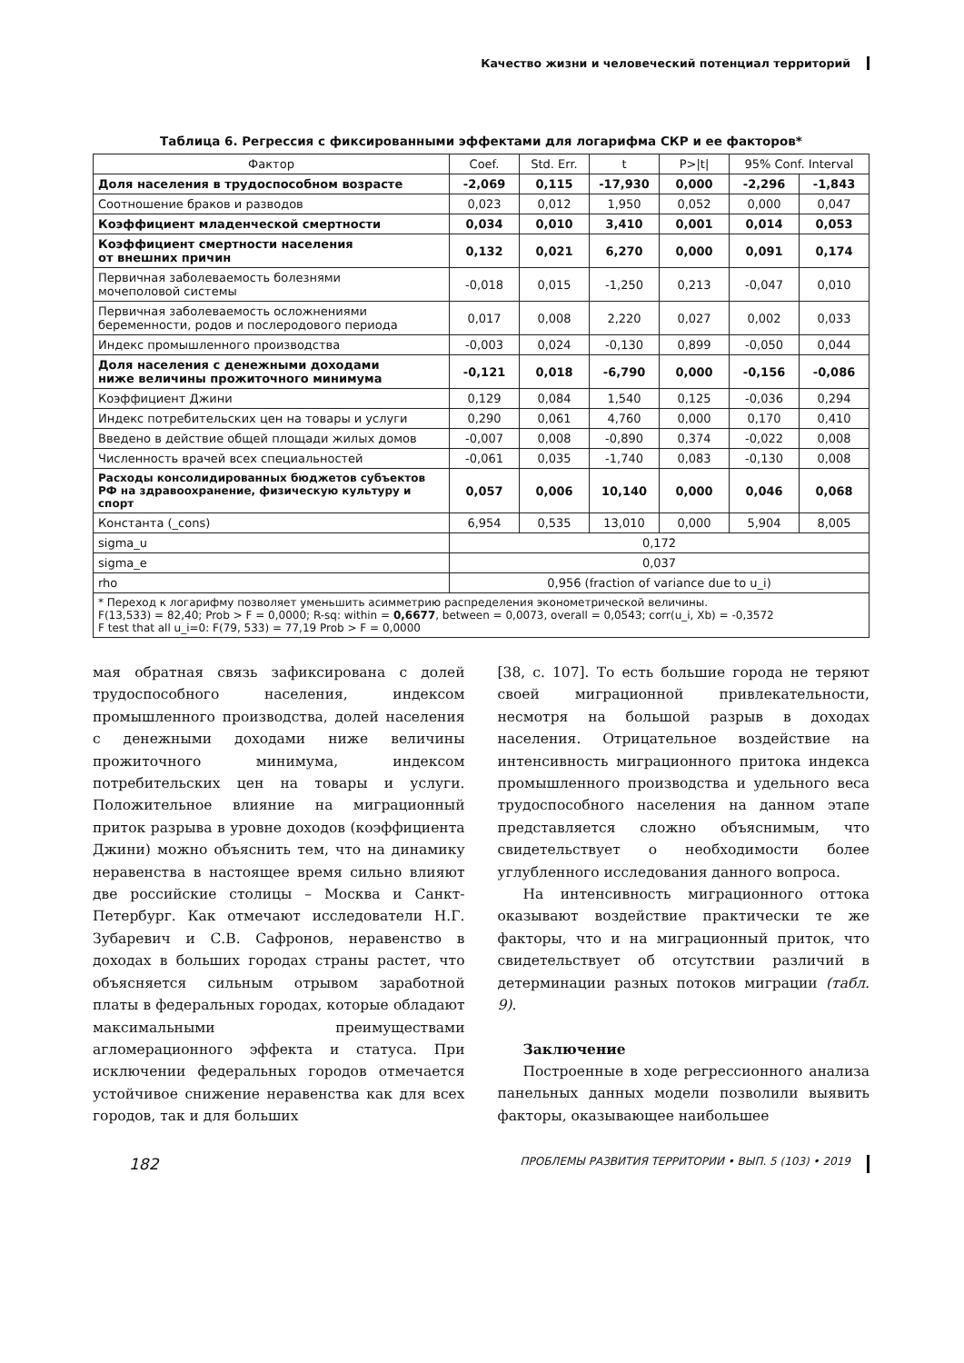Качество жизни и человеческий потенциал территорий
Таблица 6. Регрессия с фиксированными эффектами для логарифма СКР и ее факторов*
| Фактор | Coef. | Std. Err. | t | P>/t/ | 95% Conf. Interval | |
| --- | --- | --- | --- | --- | --- | --- |
| Доля населения в трудоспособном возрасте | -2,069 | 0,115 | -17,930 | 0,000 | -2,296 | -1,843 |
| Соотношение браков и разводов | 0,023 | 0,012 | 1,950 | 0,052 | 0,000 | 0,047 |
| Коэффициент младенческой смертности | 0,034 | 0,010 | 3,410 | 0,001 | 0,014 | 0,053 |
| Коэффициент смертности населения от внешних причин | 0,132 | 0,021 | 6,270 | 0,000 | 0,091 | 0,174 |
| Первичная заболеваемость болезнями мочеполовой системы | -0,018 | 0,015 | -1,250 | 0,213 | -0,047 | 0,010 |
| Первичная заболеваемость осложнениями беременности, родов и послеродового периода | 0,017 | 0,008 | 2,220 | 0,027 | 0,002 | 0,033 |
| Индекс промышленного производства | -0,003 | 0,024 | -0,130 | 0,899 | -0,050 | 0,044 |
| Доля населения с денежными доходами ниже величины прожиточного минимума | -0,121 | 0,018 | -6,790 | 0,000 | -0,156 | -0,086 |
| Коэффициент Джини | 0,129 | 0,084 | 1,540 | 0,125 | -0,036 | 0,294 |
| Индекс потребительских цен на товары и услуги | 0,290 | 0,061 | 4,760 | 0,000 | 0,170 | 0,410 |
| Введено в действие общей площади жилых домов | -0,007 | 0,008 | -0,890 | 0,374 | -0,022 | 0,008 |
| Численность врачей всех специальностей | -0,061 | 0,035 | -1,740 | 0,083 | -0,130 | 0,008 |
| Расходы консолидированных бюджетов субъектов РФ на здравоохранение, физическую культуру и спорт | 0,057 | 0,006 | 10,140 | 0,000 | 0,046 | 0,068 |
| Константа (_cons) | 6,954 | 0,535 | 13,010 | 0,000 | 5,904 | 8,005 |
| sigma_u | 0,172 | | | | | |
| sigma_e | 0,037 | | | | | |
| rho | 0,956 (fraction of variance due to u_i) | | | | | |
| * Переход к логарифму позволяет уменьшить асимметрию распределения эконометрической величины. F(13,533) = 82,40; Prob > F = 0,0000; R-sq: within = 0,6677 , between = 0,0073, overall = 0,0543; corr(u_i, Xb) = -0,3572 F test that all u_i=0: F(79, 533) = 77,19 Prob > F = 0,0000 | | | | | | |
мая обратная связь зафиксирована с долей трудоспособного населения, индексом промышленного производства, долей населения с денежными доходами ниже величины прожиточного минимума, индексом потребительских цен на товары и услуги. Положительное влияние на миграционный приток разрыва в уровне доходов (коэффициента Джини) можно объяснить тем, что на динамику неравенства в настоящее время сильно влияют две российские столицы – Москва и Санкт-Петербург. Как отмечают исследователи Н.Г. Зубаревич и С.В. Сафронов, неравенство в доходах в больших городах страны растет, что объясняется сильным отрывом заработной платы в федеральных городах, которые обладают максимальными преимуществами агломерационного эффекта и статуса. При исключении федеральных городов отмечается устойчивое снижение неравенства как для всех городов, так и для больших
[38, с. 107]. То есть большие города не теряют своей миграционной привлекательности, несмотря на большой разрыв в доходах населения. Отрицательное воздействие на интенсивность миграционного притока индекса промышленного производства и удельного веса трудоспособного населения на данном этапе представляется сложно объяснимым, что свидетельствует о необходимости более углубленного исследования данного вопроса.
На интенсивность миграционного оттока оказывают воздействие практически те же факторы, что и на миграционный приток, что свидетельствует об отсутствии различий в детерминации разных потоков миграции (табл. 9).
Заключение
Построенные в ходе регрессионного анализа панельных данных модели позволили выявить факторы, оказывающее наибольшее
182 ПРОБЛЕМЫ РАЗВИТИЯ ТЕРРИТОРИИ • ВЫП. 5 (103) • 2019